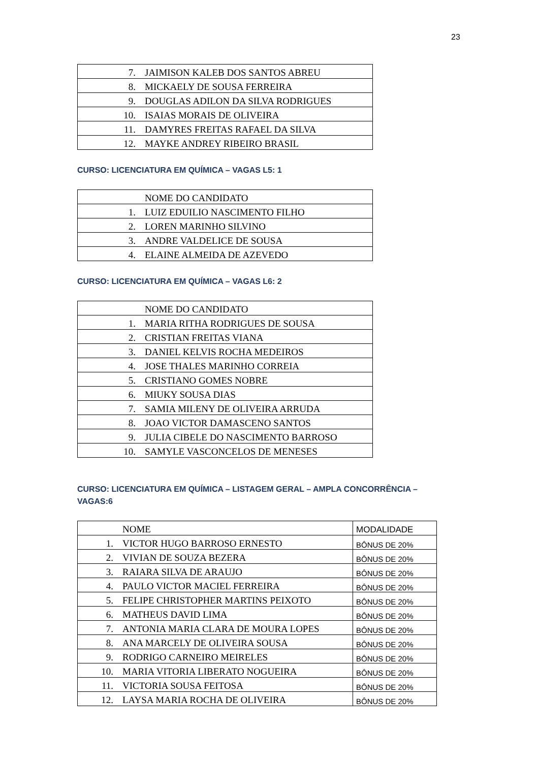23
| 7. JAIMISON KALEB DOS SANTOS ABREU |
| 8. MICKAELY DE SOUSA FERREIRA |
| 9. DOUGLAS ADILON DA SILVA RODRIGUES |
| 10. ISAIAS MORAIS DE OLIVEIRA |
| 11. DAMYRES FREITAS RAFAEL DA SILVA |
| 12. MAYKE ANDREY RIBEIRO BRASIL |
CURSO: LICENCIATURA EM QUÍMICA – VAGAS L5: 1
| NOME DO CANDIDATO |
| 1. LUIZ EDUILIO NASCIMENTO FILHO |
| 2. LOREN MARINHO SILVINO |
| 3. ANDRE VALDELICE DE SOUSA |
| 4. ELAINE ALMEIDA DE AZEVEDO |
CURSO: LICENCIATURA EM QUÍMICA – VAGAS L6: 2
| NOME DO CANDIDATO |
| 1. MARIA RITHA RODRIGUES DE SOUSA |
| 2. CRISTIAN FREITAS VIANA |
| 3. DANIEL KELVIS ROCHA MEDEIROS |
| 4. JOSE THALES MARINHO CORREIA |
| 5. CRISTIANO GOMES NOBRE |
| 6. MIUKY SOUSA DIAS |
| 7. SAMIA MILENY DE OLIVEIRA ARRUDA |
| 8. JOAO VICTOR DAMASCENO SANTOS |
| 9. JULIA CIBELE DO NASCIMENTO BARROSO |
| 10. SAMYLE VASCONCELOS DE MENESES |
CURSO: LICENCIATURA EM QUÍMICA – LISTAGEM GERAL – AMPLA CONCORRÊNCIA – VAGAS:6
| NOME | MODALIDADE |
| 1. VICTOR HUGO BARROSO ERNESTO | BÔNUS DE 20% |
| 2. VIVIAN DE SOUZA BEZERA | BÔNUS DE 20% |
| 3. RAIARA SILVA DE ARAUJO | BÔNUS DE 20% |
| 4. PAULO VICTOR MACIEL FERREIRA | BÔNUS DE 20% |
| 5. FELIPE CHRISTOPHER MARTINS PEIXOTO | BÔNUS DE 20% |
| 6. MATHEUS DAVID LIMA | BÔNUS DE 20% |
| 7. ANTONIA MARIA CLARA DE MOURA LOPES | BÔNUS DE 20% |
| 8. ANA MARCELY DE OLIVEIRA SOUSA | BÔNUS DE 20% |
| 9. RODRIGO CARNEIRO MEIRELES | BÔNUS DE 20% |
| 10. MARIA VITORIA LIBERATO NOGUEIRA | BÔNUS DE 20% |
| 11. VICTORIA SOUSA FEITOSA | BÔNUS DE 20% |
| 12. LAYSA MARIA ROCHA DE OLIVEIRA | BÔNUS DE 20% |